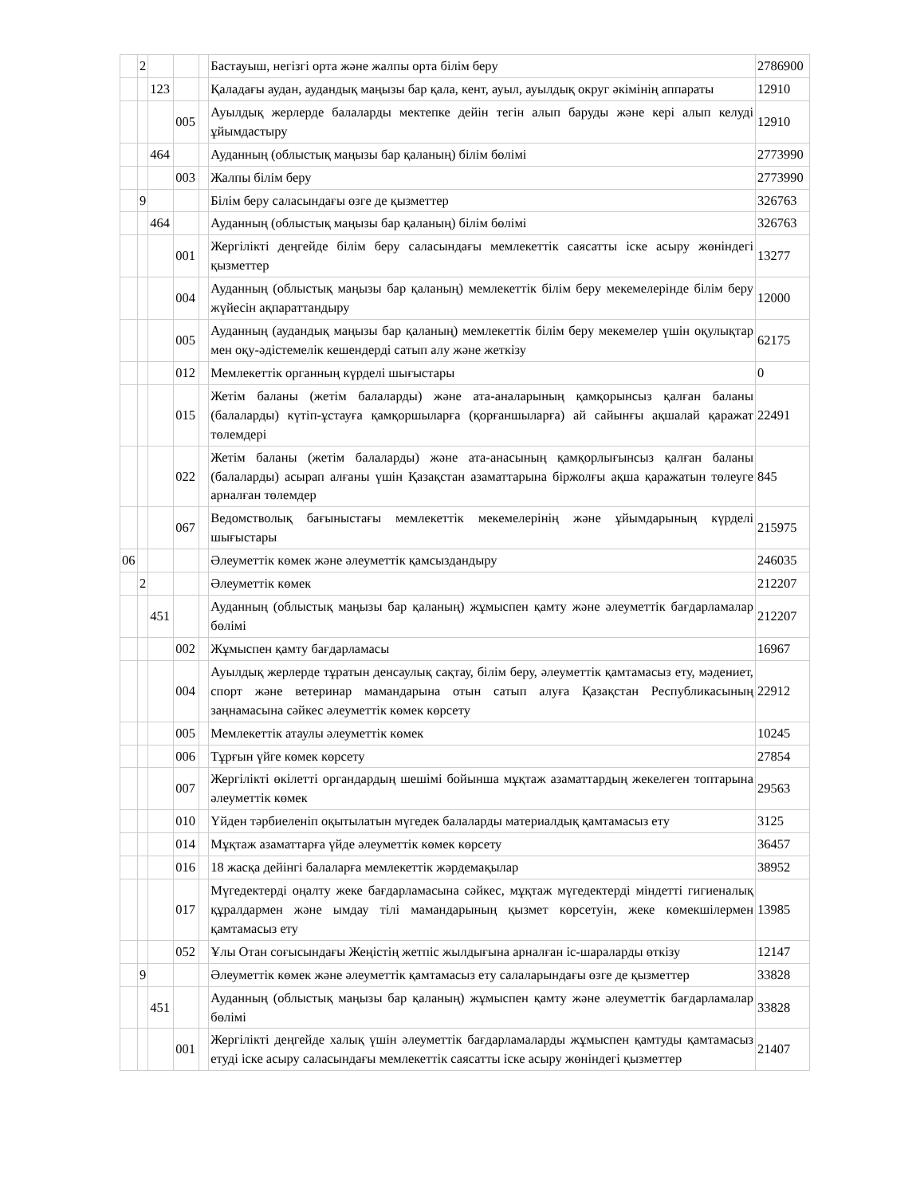| | 2 | | | | Бастауыш, негізгі орта және жалпы орта білім беру | 2786900 |
| | | 123 | | | Қаладағы аудан, аудандық маңызы бар қала, кент, ауыл, ауылдық округ әкімінің аппараты | 12910 |
| | | | 005 | | Ауылдық жерлерде балаларды мектепке дейін тегін алып баруды және кері алып келуді ұйымдастыру | 12910 |
| | | 464 | | | Ауданның (облыстық маңызы бар қаланың) білім бөлімі | 2773990 |
| | | | 003 | | Жалпы білім беру | 2773990 |
| | 9 | | | | Білім беру саласындағы өзге де қызметтер | 326763 |
| | | 464 | | | Ауданның (облыстық маңызы бар қаланың) білім бөлімі | 326763 |
| | | | 001 | | Жергілікті деңгейде білім беру саласындағы мемлекеттік саясатты іске асыру жөніндегі қызметтер | 13277 |
| | | | 004 | | Ауданның (облыстық маңызы бар қаланың) мемлекеттік білім беру мекемелерінде білім беру жүйесін ақпараттандыру | 12000 |
| | | | 005 | | Ауданның (аудандық маңызы бар қаланың) мемлекеттік білім беру мекемелер үшін оқулықтар мен оқу-әдістемелік кешендерді сатып алу және жеткізу | 62175 |
| | | | 012 | | Мемлекеттік органның күрделі шығыстары | 0 |
| | | | 015 | | Жетім баланы (жетім балаларды) және ата-аналарының қамқорынсыз қалған баланы (балаларды) күтіп-ұстауға қамқоршыларға (қорғаншыларға) ай сайынғы ақшалай қаражат төлемдері | 22491 |
| | | | 022 | | Жетім баланы (жетім балаларды) және ата-анасының қамқорлығынсыз қалған баланы (балаларды) асырап алғаны үшін Қазақстан азаматтарына біржолғы ақша қаражатын төлеуге арналған төлемдер | 845 |
| | | | 067 | | Ведомстволық бағыныстағы мемлекеттік мекемелерінің және ұйымдарының күрделі шығыстары | 215975 |
| 06 | | | | | Әлеуметтік көмек және әлеуметтік қамсыздандыру | 246035 |
| | 2 | | | | Әлеуметтік көмек | 212207 |
| | | 451 | | | Ауданның (облыстық маңызы бар қаланың) жұмыспен қамту және әлеуметтік бағдарламалар бөлімі | 212207 |
| | | | 002 | | Жұмыспен қамту бағдарламасы | 16967 |
| | | | 004 | | Ауылдық жерлерде тұратын денсаулық сақтау, білім беру, әлеуметтік қамтамасыз ету, мәдениет, спорт және ветеринар мамандарына отын сатып алуға Қазақстан Республикасының заңнамасына сәйкес әлеуметтік көмек көрсету | 22912 |
| | | | 005 | | Мемлекеттік атаулы әлеуметтік көмек | 10245 |
| | | | 006 | | Тұрғын үйге көмек көрсету | 27854 |
| | | | 007 | | Жергілікті өкілетті органдардың шешімі бойынша мұқтаж азаматтардың жекелеген топтарына әлеуметтік көмек | 29563 |
| | | | 010 | | Үйден тәрбиеленіп оқытылатын мүгедек балаларды материалдық қамтамасыз ету | 3125 |
| | | | 014 | | Мұқтаж азаматтарға үйде әлеуметтік көмек көрсету | 36457 |
| | | | 016 | | 18 жасқа дейінгі балаларға мемлекеттік жәрдемақылар | 38952 |
| | | | 017 | | Мүгедектерді оңалту жеке бағдарламасына сәйкес, мұқтаж мүгедектерді міндетті гигиеналық құралдармен және ымдау тілі мамандарының қызмет көрсетуін, жеке көмекшілермен қамтамасыз ету | 13985 |
| | | | 052 | | Ұлы Отан соғысындағы Жеңістің жетпіс жылдығына арналған іс-шараларды өткізу | 12147 |
| | 9 | | | | Әлеуметтік көмек және әлеуметтік қамтамасыз ету салаларындағы өзге де қызметтер | 33828 |
| | | 451 | | | Ауданның (облыстық маңызы бар қаланың) жұмыспен қамту және әлеуметтік бағдарламалар бөлімі | 33828 |
| | | | 001 | | Жергілікті деңгейде халық үшін әлеуметтік бағдарламаларды жұмыспен қамтуды қамтамасыз етуді іске асыру саласындағы мемлекеттік саясатты іске асыру жөніндегі қызметтер | 21407 |